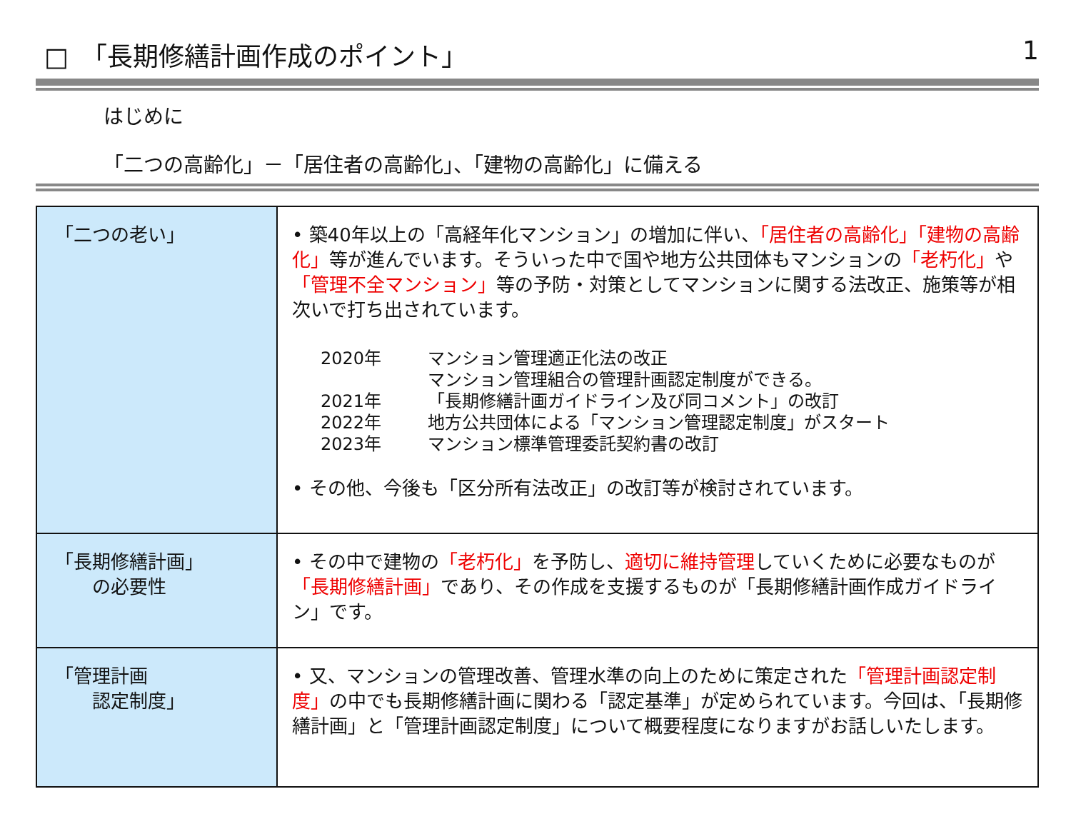□　「長期修繕計画作成のポイント」 1
はじめに
「二つの高齢化」－「居住者の高齢化」、「建物の高齢化」に備える
| 「二つの老い」 | • 築40年以上の「高経年化マンション」の増加に伴い、 「居住者の高齢化」「建物の高齢化」 等が進んでいます。そういった中で国や地方公共団体もマンションの 「老朽化」 や 「管理不全マンション」 等の予防・対策としてマンションに関する法改正、施策等が相次いで打ち出されています。 / 2020年 / マンション管理適正化法の改正 マンション管理組合の管理計画認定制度ができる。 / / 2021年 / 「長期修繕計画ガイドライン及び同コメント」の改訂 / / 2022年 / 地方公共団体による「マンション管理認定制度」がスタート / / 2023年 / マンション標準管理委託契約書の改訂 / • その他、今後も「区分所有法改正」の改訂等が検討されています。 |
| 「長期修繕計画」 の必要性 | • その中で建物の 「老朽化」 を予防し、 適切に維持管理 していくために必要なものが 「長期修繕計画」 であり、その作成を支援するものが「長期修繕計画作成ガイドライン」です。 |
| 「管理計画 認定制度」 | • 又、マンションの管理改善、管理水準の向上のために策定された 「管理計画認定制度」 の中でも長期修繕計画に関わる「認定基準」が定められています。今回は、「長期修繕計画」と「管理計画認定制度」について概要程度になりますがお話しいたします。 |